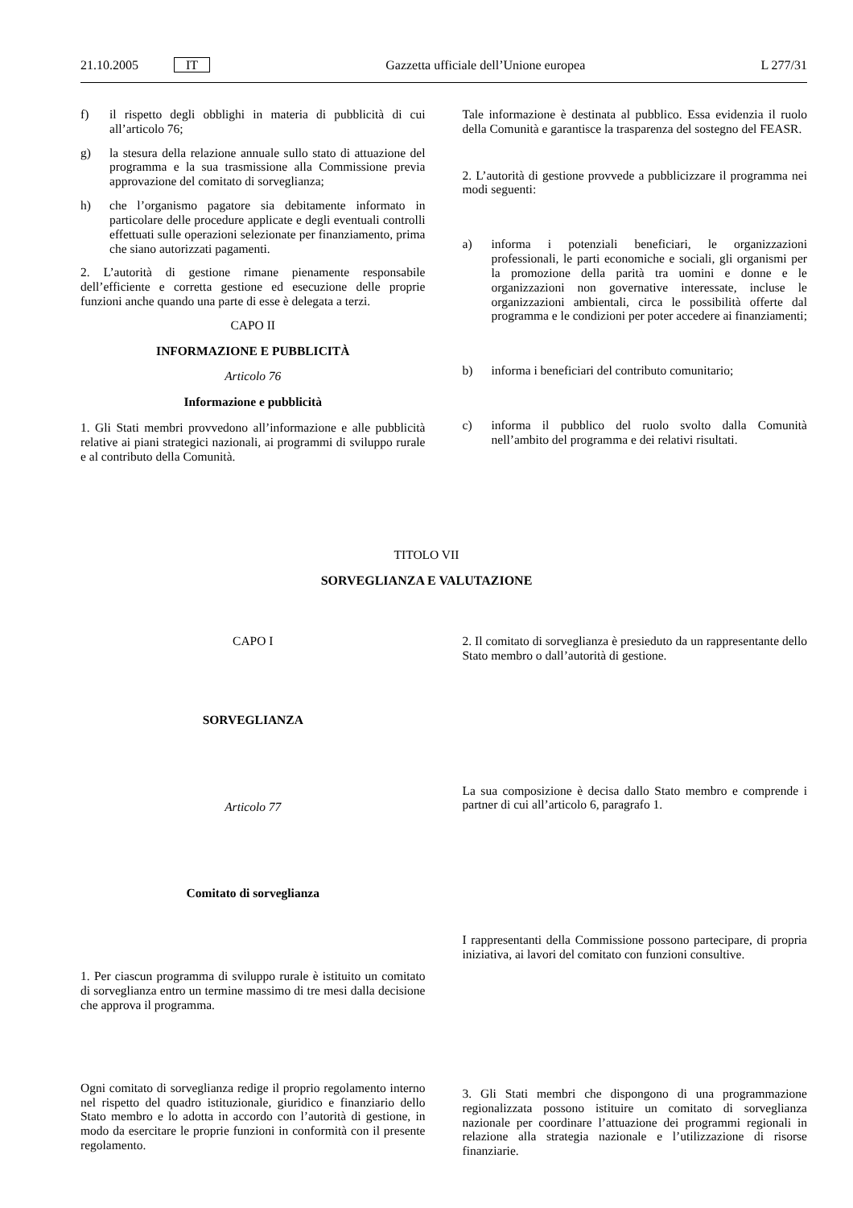21.10.2005 IT Gazzetta ufficiale dell’Unione europea L 277/31
f) il rispetto degli obblighi in materia di pubblicità di cui all’articolo 76;
g) la stesura della relazione annuale sullo stato di attuazione del programma e la sua trasmissione alla Commissione previa approvazione del comitato di sorveglianza;
h) che l’organismo pagatore sia debitamente informato in particolare delle procedure applicate e degli eventuali controlli effettuati sulle operazioni selezionate per finanziamento, prima che siano autorizzati pagamenti.
2. L’autorità di gestione rimane pienamente responsabile dell’efficiente e corretta gestione ed esecuzione delle proprie funzioni anche quando una parte di esse è delegata a terzi.
CAPO II
INFORMAZIONE E PUBBLICITÀ
Articolo 76
Informazione e pubblicità
1. Gli Stati membri provvedono all’informazione e alle pubblicità relative ai piani strategici nazionali, ai programmi di sviluppo rurale e al contributo della Comunità.
Tale informazione è destinata al pubblico. Essa evidenzia il ruolo della Comunità e garantisce la trasparenza del sostegno del FEASR.
2. L’autorità di gestione provvede a pubblicizzare il programma nei modi seguenti:
a) informa i potenziali beneficiari, le organizzazioni professionali, le parti economiche e sociali, gli organismi per la promozione della parità tra uomini e donne e le organizzazioni non governative interessate, incluse le organizzazioni ambientali, circa le possibilità offerte dal programma e le condizioni per poter accedere ai finanziamenti;
b) informa i beneficiari del contributo comunitario;
c) informa il pubblico del ruolo svolto dalla Comunità nell’ambito del programma e dei relativi risultati.
TITOLO VII
SORVEGLIANZA E VALUTAZIONE
CAPO I
SORVEGLIANZA
Articolo 77
Comitato di sorveglianza
1. Per ciascun programma di sviluppo rurale è istituito un comitato di sorveglianza entro un termine massimo di tre mesi dalla decisione che approva il programma.
Ogni comitato di sorveglianza redige il proprio regolamento interno nel rispetto del quadro istituzionale, giuridico e finanziario dello Stato membro e lo adotta in accordo con l’autorità di gestione, in modo da esercitare le proprie funzioni in conformità con il presente regolamento.
2. Il comitato di sorveglianza è presieduto da un rappresentante dello Stato membro o dall’autorità di gestione.
La sua composizione è decisa dallo Stato membro e comprende i partner di cui all’articolo 6, paragrafo 1.
I rappresentanti della Commissione possono partecipare, di propria iniziativa, ai lavori del comitato con funzioni consultive.
3. Gli Stati membri che dispongono di una programmazione regionalizzata possono istituire un comitato di sorveglianza nazionale per coordinare l’attuazione dei programmi regionali in relazione alla strategia nazionale e l’utilizzazione di risorse finanziarie.